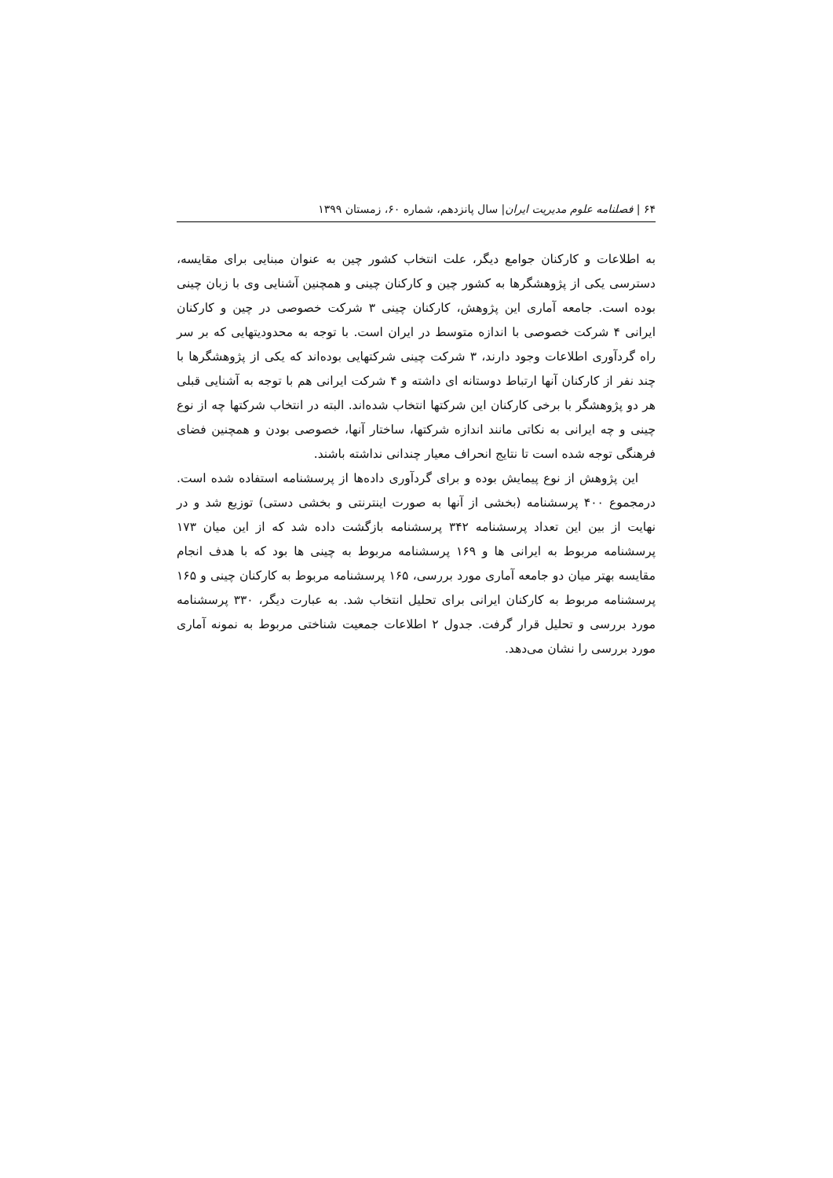۶۴ | فصلنامه علوم مدیریت ایران| سال پانزدهم، شماره ۶۰، زمستان ۱۳۹۹
به اطلاعات و کارکنان جوامع دیگر، علت انتخاب کشور چین به عنوان مبنایی برای مقایسه، دسترسی یکی از پژوهشگرها به کشور چین و کارکنان چینی و همچنین آشنایی وی با زبان چینی بوده است. جامعه آماری این پژوهش، کارکنان چینی ۳ شرکت خصوصی در چین و کارکنان ایرانی ۴ شرکت خصوصی با اندازه متوسط در ایران است. با توجه به محدودیتهایی که بر سر راه گردآوری اطلاعات وجود دارند، ۳ شرکت چینی شرکتهایی بوده‌اند که یکی از پژوهشگرها با چند نفر از کارکنان آنها ارتباط دوستانه ای داشته و ۴ شرکت ایرانی هم با توجه به آشنایی قبلی هر دو پژوهشگر با برخی کارکنان این شرکتها انتخاب شده‌اند. البته در انتخاب شرکتها چه از نوع چینی و چه ایرانی به نکاتی مانند اندازه شرکتها، ساختار آنها، خصوصی بودن و همچنین فضای فرهنگی توجه شده است تا نتایج انحراف معیار چندانی نداشته باشند.
این پژوهش از نوع پیمایش بوده و برای گردآوری داده‌ها از پرسشنامه استفاده شده است. درمجموع ۴۰۰ پرسشنامه (بخشی از آنها به صورت اینترنتی و بخشی دستی) توزیع شد و در نهایت از بین این تعداد پرسشنامه ۳۴۲ پرسشنامه بازگشت داده شد که از این میان ۱۷۳ پرسشنامه مربوط به ایرانی ها و ۱۶۹ پرسشنامه مربوط به چینی ها بود که با هدف انجام مقایسه بهتر میان دو جامعه آماری مورد بررسی، ۱۶۵ پرسشنامه مربوط به کارکنان چینی و ۱۶۵ پرسشنامه مربوط به کارکنان ایرانی برای تحلیل انتخاب شد. به عبارت دیگر، ۳۳۰ پرسشنامه مورد بررسی و تحلیل قرار گرفت. جدول ۲ اطلاعات جمعیت شناختی مربوط به نمونه آماری مورد بررسی را نشان می‌دهد.